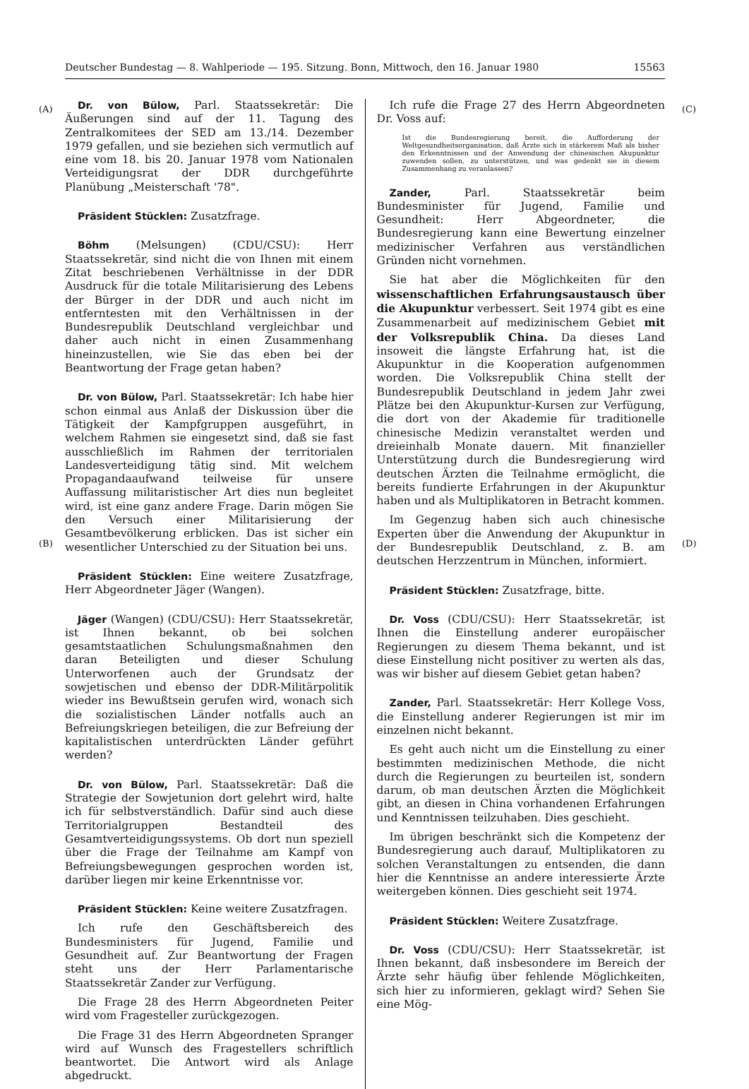Deutscher Bundestag — 8. Wahlperiode — 195. Sitzung. Bonn, Mittwoch, den 16. Januar 1980 15563
(A)
(B)
(C)
(D)
Dr. von Bülow, Parl. Staatssekretär: Die Äußerungen sind auf der 11. Tagung des Zentralkomitees der SED am 13./14. Dezember 1979 gefallen, und sie beziehen sich vermutlich auf eine vom 18. bis 20. Januar 1978 vom Nationalen Verteidigungsrat der DDR durchgeführte Planübung „Meisterschaft '78".
Präsident Stücklen: Zusatzfrage.
Böhm (Melsungen) (CDU/CSU): Herr Staatssekretär, sind nicht die von Ihnen mit einem Zitat beschriebenen Verhältnisse in der DDR Ausdruck für die totale Militarisierung des Lebens der Bürger in der DDR und auch nicht im entferntesten mit den Verhältnissen in der Bundesrepublik Deutschland vergleichbar und daher auch nicht in einen Zusammenhang hineinzustellen, wie Sie das eben bei der Beantwortung der Frage getan haben?
Dr. von Bülow, Parl. Staatssekretär: Ich habe hier schon einmal aus Anlaß der Diskussion über die Tätigkeit der Kampfgruppen ausgeführt, in welchem Rahmen sie eingesetzt sind, daß sie fast ausschließlich im Rahmen der territorialen Landesverteidigung tätig sind. Mit welchem Propagandaaufwand teilweise für unsere Auffassung militaristischer Art dies nun begleitet wird, ist eine ganz andere Frage. Darin mögen Sie den Versuch einer Militarisierung der Gesamtbevölkerung erblicken. Das ist sicher ein wesentlicher Unterschied zu der Situation bei uns.
Präsident Stücklen: Eine weitere Zusatzfrage, Herr Abgeordneter Jäger (Wangen).
Jäger (Wangen) (CDU/CSU): Herr Staatssekretär, ist Ihnen bekannt, ob bei solchen gesamtstaatlichen Schulungsmaßnahmen den daran Beteiligten und dieser Schulung Unterworfenen auch der Grundsatz der sowjetischen und ebenso der DDR-Militärpolitik wieder ins Bewußtsein gerufen wird, wonach sich die sozialistischen Länder notfalls auch an Befreiungskriegen beteiligen, die zur Befreiung der kapitalistischen unterdrückten Länder geführt werden?
Dr. von Bülow, Parl. Staatssekretär: Daß die Strategie der Sowjetunion dort gelehrt wird, halte ich für selbstverständlich. Dafür sind auch diese Territorialgruppen Bestandteil des Gesamtverteidigungssystems. Ob dort nun speziell über die Frage der Teilnahme am Kampf von Befreiungsbewegungen gesprochen worden ist, darüber liegen mir keine Erkenntnisse vor.
Präsident Stücklen: Keine weitere Zusatzfragen.
Ich rufe den Geschäftsbereich des Bundesministers für Jugend, Familie und Gesundheit auf. Zur Beantwortung der Fragen steht uns der Herr Parlamentarische Staatssekretär Zander zur Verfügung.
Die Frage 28 des Herrn Abgeordneten Peiter wird vom Fragesteller zurückgezogen.
Die Frage 31 des Herrn Abgeordneten Spranger wird auf Wunsch des Fragestellers schriftlich beantwortet. Die Antwort wird als Anlage abgedruckt.
Ich rufe die Frage 27 des Herrn Abgeordneten Dr. Voss auf:
Ist die Bundesregierung bereit, die Aufforderung der Weltgesundheitsorganisation, daß Ärzte sich in stärkerem Maß als bisher den Erkenntnissen und der Anwendung der chinesischen Akupunktur zuwenden sollen, zu unterstützen, und was gedenkt sie in diesem Zusammenhang zu veranlassen?
Zander, Parl. Staatssekretär beim Bundesminister für Jugend, Familie und Gesundheit: Herr Abgeordneter, die Bundesregierung kann eine Bewertung einzelner medizinischer Verfahren aus verständlichen Gründen nicht vornehmen.
Sie hat aber die Möglichkeiten für den wissenschaftlichen Erfahrungsaustausch über die Akupunktur verbessert. Seit 1974 gibt es eine Zusammenarbeit auf medizinischem Gebiet mit der Volksrepublik China. Da dieses Land insoweit die längste Erfahrung hat, ist die Akupunktur in die Kooperation aufgenommen worden. Die Volksrepublik China stellt der Bundesrepublik Deutschland in jedem Jahr zwei Plätze bei den Akupunktur-Kursen zur Verfügung, die dort von der Akademie für traditionelle chinesische Medizin veranstaltet werden und dreieinhalb Monate dauern. Mit finanzieller Unterstützung durch die Bundesregierung wird deutschen Ärzten die Teilnahme ermöglicht, die bereits fundierte Erfahrungen in der Akupunktur haben und als Multiplikatoren in Betracht kommen.
Im Gegenzug haben sich auch chinesische Experten über die Anwendung der Akupunktur in der Bundesrepublik Deutschland, z. B. am deutschen Herzzentrum in München, informiert.
Präsident Stücklen: Zusatzfrage, bitte.
Dr. Voss (CDU/CSU): Herr Staatssekretär, ist Ihnen die Einstellung anderer europäischer Regierungen zu diesem Thema bekannt, und ist diese Einstellung nicht positiver zu werten als das, was wir bisher auf diesem Gebiet getan haben?
Zander, Parl. Staatssekretär: Herr Kollege Voss, die Einstellung anderer Regierungen ist mir im einzelnen nicht bekannt.
Es geht auch nicht um die Einstellung zu einer bestimmten medizinischen Methode, die nicht durch die Regierungen zu beurteilen ist, sondern darum, ob man deutschen Ärzten die Möglichkeit gibt, an diesen in China vorhandenen Erfahrungen und Kenntnissen teilzuhaben. Dies geschieht.
Im übrigen beschränkt sich die Kompetenz der Bundesregierung auch darauf, Multiplikatoren zu solchen Veranstaltungen zu entsenden, die dann hier die Kenntnisse an andere interessierte Ärzte weitergeben können. Dies geschieht seit 1974.
Präsident Stücklen: Weitere Zusatzfrage.
Dr. Voss (CDU/CSU): Herr Staatssekretär, ist Ihnen bekannt, daß insbesondere im Bereich der Ärzte sehr häufig über fehlende Möglichkeiten, sich hier zu informieren, geklagt wird? Sehen Sie eine Mög-